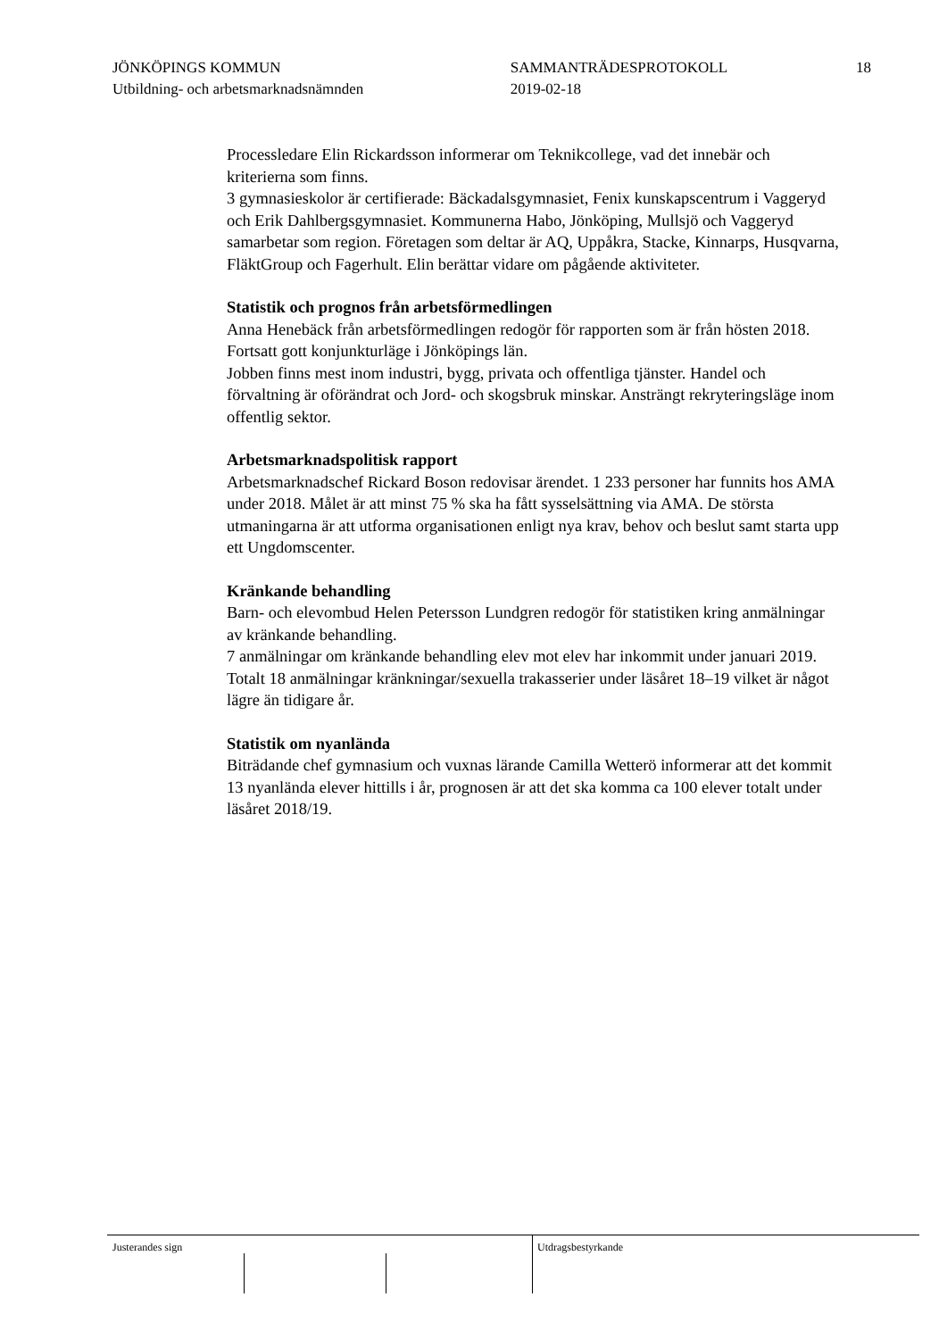JÖNKÖPINGS KOMMUN
Utbildning- och arbetsmarknadsnämnden
SAMMANTRÄDESPROTOKOLL
2019-02-18
18
Processledare Elin Rickardsson informerar om Teknikcollege, vad det innebär och kriterierna som finns.
3 gymnasieskolor är certifierade: Bäckadalsgymnasiet, Fenix kunskapscentrum i Vaggeryd och Erik Dahlbergsgymnasiet. Kommunerna Habo, Jönköping, Mullsjö och Vaggeryd samarbetar som region. Företagen som deltar är AQ, Uppåkra, Stacke, Kinnarps, Husqvarna, FläktGroup och Fagerhult. Elin berättar vidare om pågående aktiviteter.
Statistik och prognos från arbetsförmedlingen
Anna Henebäck från arbetsförmedlingen redogör för rapporten som är från hösten 2018.
Fortsatt gott konjunkturläge i Jönköpings län.
Jobben finns mest inom industri, bygg, privata och offentliga tjänster. Handel och förvaltning är oförändrat och Jord- och skogsbruk minskar. Ansträngt rekryteringsläge inom offentlig sektor.
Arbetsmarknadspolitisk rapport
Arbetsmarknadschef Rickard Boson redovisar ärendet. 1 233 personer har funnits hos AMA under 2018. Målet är att minst 75 % ska ha fått sysselsättning via AMA. De största utmaningarna är att utforma organisationen enligt nya krav, behov och beslut samt starta upp ett Ungdomscenter.
Kränkande behandling
Barn- och elevombud Helen Petersson Lundgren redogör för statistiken kring anmälningar av kränkande behandling.
7 anmälningar om kränkande behandling elev mot elev har inkommit under januari 2019. Totalt 18 anmälningar kränkningar/sexuella trakasserier under läsåret 18–19 vilket är något lägre än tidigare år.
Statistik om nyanlända
Biträdande chef gymnasium och vuxnas lärande Camilla Wetterö informerar att det kommit 13 nyanlända elever hittills i år, prognosen är att det ska komma ca 100 elever totalt under läsåret 2018/19.
Justerandes sign Utdragsbestyrkande